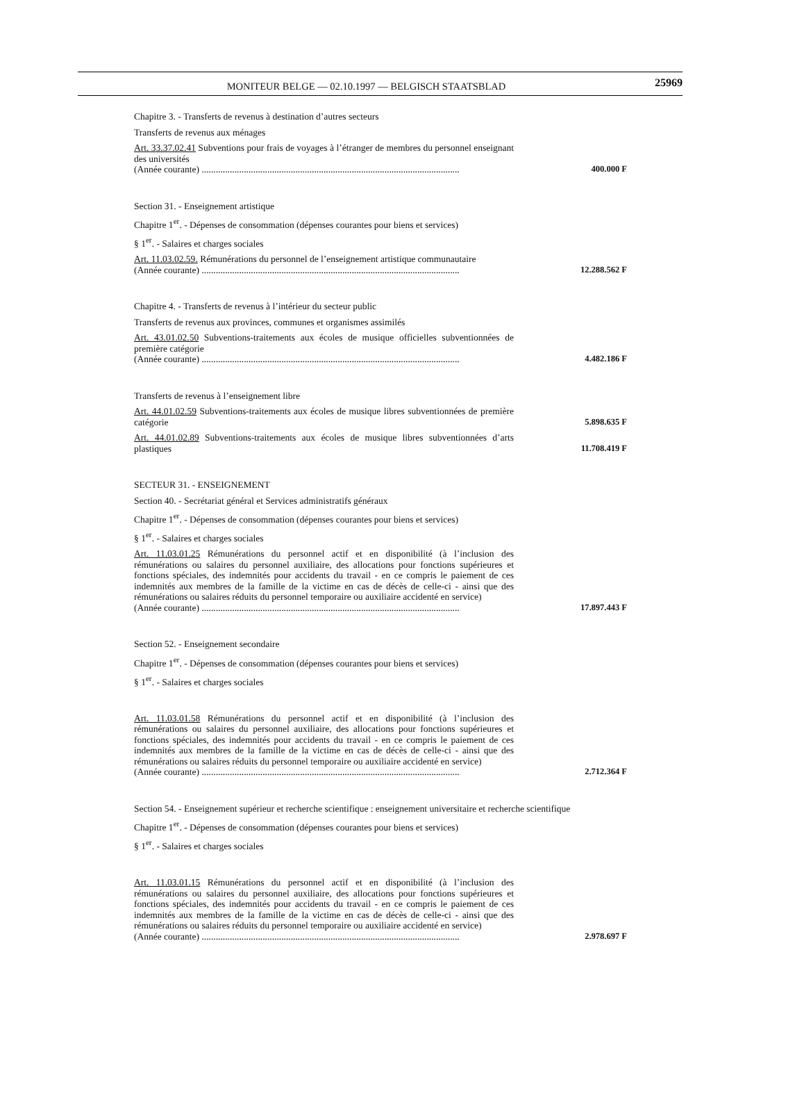MONITEUR BELGE — 02.10.1997 — BELGISCH STAATSBLAD
25969
Chapitre 3. - Transferts de revenus à destination d’autres secteurs
Transferts de revenus aux ménages
Art. 33.37.02.41 Subventions pour frais de voyages à l’étranger de membres du personnel enseignant des universités
(Année courante) ..............................................................................................................
400.000 F
Section 31. - Enseignement artistique
Chapitre 1<sup>er</sup>. - Dépenses de consommation (dépenses courantes pour biens et services)
§ 1<sup>er</sup>. - Salaires et charges sociales
Art. 11.03.02.59. Rémunérations du personnel de l’enseignement artistique communautaire
(Année courante) ..............................................................................................................
12.288.562 F
Chapitre 4. - Transferts de revenus à l’intérieur du secteur public
Transferts de revenus aux provinces, communes et organismes assimilés
Art. 43.01.02.50 Subventions-traitements aux écoles de musique officielles subventionnées de première catégorie
(Année courante) ..............................................................................................................
4.482.186 F
Transferts de revenus à l’enseignement libre
Art. 44.01.02.59 Subventions-traitements aux écoles de musique libres subventionnées de première catégorie
5.898.635 F
Art. 44.01.02.89 Subventions-traitements aux écoles de musique libres subventionnées d’arts plastiques
11.708.419 F
SECTEUR 31. - ENSEIGNEMENT
Section 40. - Secrétariat général et Services administratifs généraux
Chapitre 1<sup>er</sup>. - Dépenses de consommation (dépenses courantes pour biens et services)
§ 1<sup>er</sup>. - Salaires et charges sociales
Art. 11.03.01.25 Rémunérations du personnel actif et en disponibilité (à l’inclusion des rémunérations ou salaires du personnel auxiliaire, des allocations pour fonctions supérieures et fonctions spéciales, des indemnités pour accidents du travail - en ce compris le paiement de ces indemnités aux membres de la famille de la victime en cas de décès de celle-ci - ainsi que des rémunérations ou salaires réduits du personnel temporaire ou auxiliaire accidenté en service)
(Année courante) ..............................................................................................................
17.897.443 F
Section 52. - Enseignement secondaire
Chapitre 1<sup>er</sup>. - Dépenses de consommation (dépenses courantes pour biens et services)
§ 1<sup>er</sup>. - Salaires et charges sociales
Art. 11.03.01.58 Rémunérations du personnel actif et en disponibilité (à l’inclusion des rémunérations ou salaires du personnel auxiliaire, des allocations pour fonctions supérieures et fonctions spéciales, des indemnités pour accidents du travail - en ce compris le paiement de ces indemnités aux membres de la famille de la victime en cas de décès de celle-ci - ainsi que des rémunérations ou salaires réduits du personnel temporaire ou auxiliaire accidenté en service)
(Année courante) ..............................................................................................................
2.712.364 F
Section 54. - Enseignement supérieur et recherche scientifique : enseignement universitaire et recherche scientifique
Chapitre 1<sup>er</sup>. - Dépenses de consommation (dépenses courantes pour biens et services)
§ 1<sup>er</sup>. - Salaires et charges sociales
Art. 11.03.01.15 Rémunérations du personnel actif et en disponibilité (à l’inclusion des rémunérations ou salaires du personnel auxiliaire, des allocations pour fonctions supérieures et fonctions spéciales, des indemnités pour accidents du travail - en ce compris le paiement de ces indemnités aux membres de la famille de la victime en cas de décès de celle-ci - ainsi que des rémunérations ou salaires réduits du personnel temporaire ou auxiliaire accidenté en service)
(Année courante) ..............................................................................................................
2.978.697 F